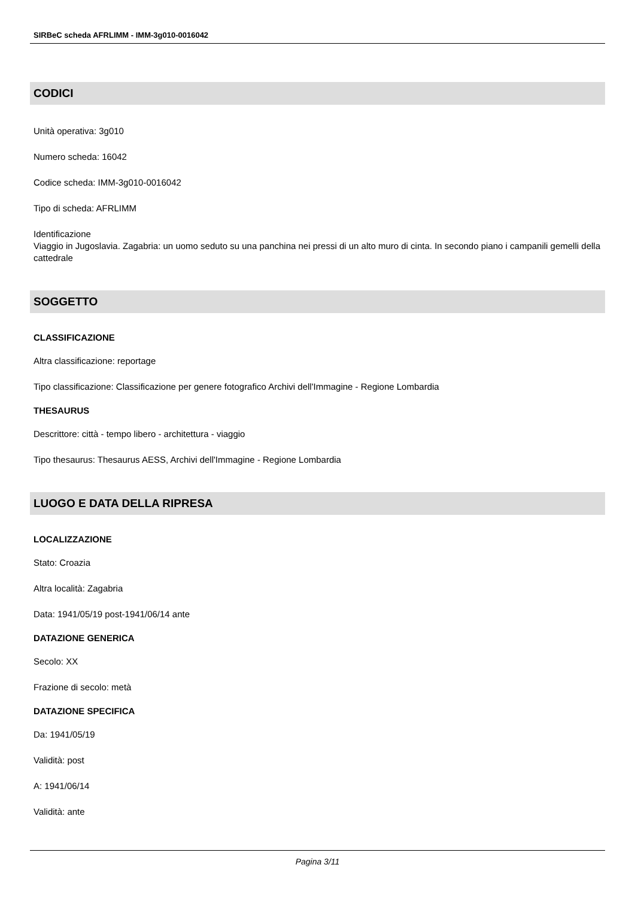SIRBeC scheda AFRLIMM - IMM-3g010-0016042
CODICI
Unità operativa: 3g010
Numero scheda: 16042
Codice scheda: IMM-3g010-0016042
Tipo di scheda: AFRLIMM
Identificazione
Viaggio in Jugoslavia. Zagabria: un uomo seduto su una panchina nei pressi di un alto muro di cinta. In secondo piano i campanili gemelli della cattedrale
SOGGETTO
CLASSIFICAZIONE
Altra classificazione: reportage
Tipo classificazione: Classificazione per genere fotografico Archivi dell'Immagine - Regione Lombardia
THESAURUS
Descrittore: città - tempo libero - architettura - viaggio
Tipo thesaurus: Thesaurus AESS, Archivi dell'Immagine - Regione Lombardia
LUOGO E DATA DELLA RIPRESA
LOCALIZZAZIONE
Stato: Croazia
Altra località: Zagabria
Data: 1941/05/19 post-1941/06/14 ante
DATAZIONE GENERICA
Secolo: XX
Frazione di secolo: metà
DATAZIONE SPECIFICA
Da: 1941/05/19
Validità: post
A: 1941/06/14
Validità: ante
Pagina 3/11